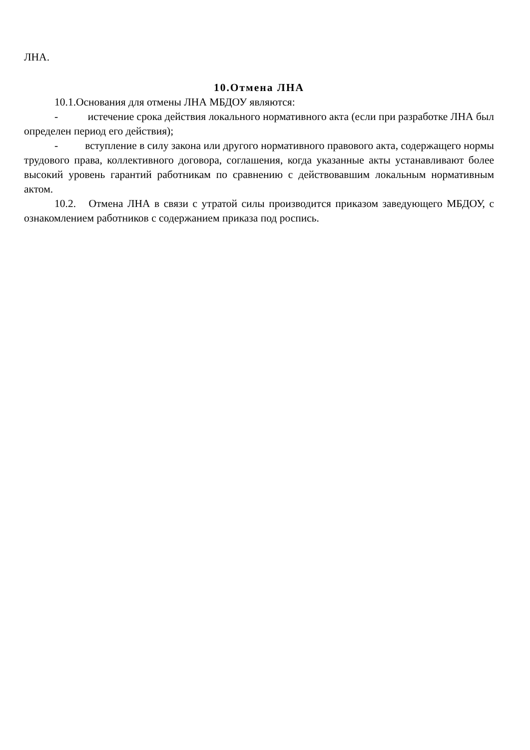ЛНА.
10.Отмена ЛНА
10.1.Основания для отмены ЛНА МБДОУ являются:
- истечение срока действия локального нормативного акта (если при разработке ЛНА был определен период его действия);
- вступление в силу закона или другого нормативного правового акта, содержащего нормы трудового права, коллективного договора, соглашения, когда указанные акты устанавливают более высокий уровень гарантий работникам по сравнению с действовавшим локальным нормативным актом.
10.2. Отмена ЛНА в связи с утратой силы производится приказом заведующего МБДОУ, с ознакомлением работников с содержанием приказа под роспись.